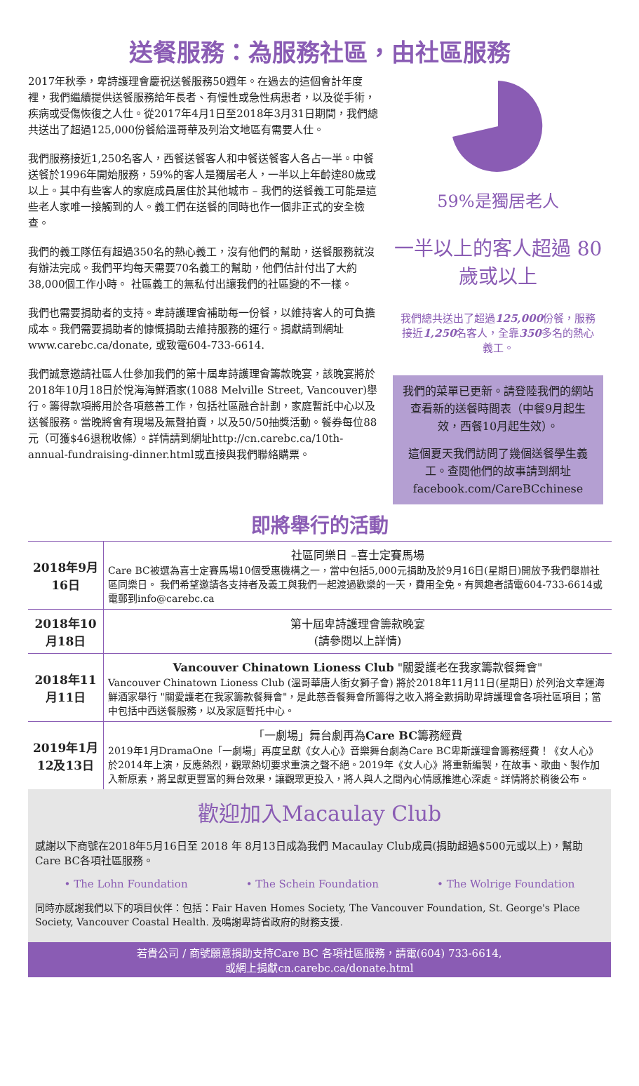送餐服務：為服務社區，由社區服務
2017年秋季，卑詩護理會慶祝送餐服務50週年。在過去的這個會計年度裡，我們繼續提供送餐服務給年長者、有慢性或急性病患者，以及從手術，疾病或受傷恢復之人仕。從2017年4月1日至2018年3月31日期間，我們總共送出了超過125,000份餐給溫哥華及列治文地區有需要人仕。
我們服務接近1,250名客人，西餐送餐客人和中餐送餐客人各占一半。中餐送餐於1996年開始服務，59%的客人是獨居老人，一半以上年齡達80歲或以上。其中有些客人的家庭成員居住於其他城市 – 我們的送餐義工可能是這些老人家唯一接觸到的人。義工們在送餐的同時也作一個非正式的安全檢查。
我們的義工隊伍有超過350名的熱心義工，沒有他們的幫助，送餐服務就沒有辦法完成。我們平均每天需要70名義工的幫助，他們估計付出了大約38,000個工作小時。 社區義工的無私付出讓我們的社區變的不一樣。
我們也需要捐助者的支持。卑詩護理會補助每一份餐，以維持客人的可負擔成本。我們需要捐助者的慷慨捐助去維持服務的運行。捐獻請到網址www.carebc.ca/donate, 或致電604-733-6614.
我們誠意邀請社區人仕參加我們的第十屆卑詩護理會籌款晚宴，該晚宴將於2018年10月18日於悅海海鮮酒家(1088 Melville Street, Vancouver)舉行。籌得款項將用於各項慈善工作，包括社區融合計劃，家庭暫託中心以及送餐服務。當晚將會有現場及無聲拍賣，以及50/50抽獎活動。餐券每位88元（可獲$46退稅收條）。詳情請到網址http://cn.carebc.ca/10th-annual-fundraising-dinner.html或直接與我們聯絡購票。
59%是獨居老人
一半以上的客人超過 80 歲或以上
我們總共送出了超過125,000份餐，服務接近1,250名客人，全靠350多名的熱心義工。
我們的菜單已更新。請登陸我們的網站查看新的送餐時間表（中餐9月起生效，西餐10月起生效）。
這個夏天我們訪問了幾個送餐學生義工。查閱他們的故事請到網址facebook.com/CareBCchinese
即將舉行的活動
| 2018年9月16日 | 社區同樂日 –喜士定賽馬場 Care BC被選為喜士定賽馬場10個受惠機構之一，當中包括5,000元捐助及於9月16日(星期日)開放予我們舉辦社區同樂日。 我們希望邀請各支持者及義工與我們一起渡過歡樂的一天，費用全免。有興趣者請電604-733-6614或電郵到info@carebc.ca |
| 2018年10月18日 | 第十屆卑詩護理會籌款晚宴 (請參閱以上詳情) |
| 2018年11月11日 | Vancouver Chinatown Lioness Club "關愛護老在我家籌款餐舞會" Vancouver Chinatown Lioness Club (溫哥華唐人街女獅子會) 將於2018年11月11日(星期日) 於列治文幸運海鮮酒家舉行 "關愛護老在我家籌款餐舞會"，是此慈善餐舞會所籌得之收入將全數捐助卑詩護理會各項社區項目；當中包括中西送餐服務，以及家庭暫托中心。 |
| 2019年1月12及13日 | 「一劇場」舞台劇再為 Care BC 籌務經費 2019年1月DramaOne「一劇場」再度呈獻《女人心》音樂舞台劇為Care BC卑斯護理會籌務經費！《女人心》於2014年上演，反應熱烈，觀眾熱切要求重演之聲不絕。2019年《女人心》將重新編製，在故事、歌曲、製作加入新原素，將呈獻更豐富的舞台效果，讓觀眾更投入，將人與人之間內心情感推進心深處。詳情將於稍後公布。 |
歡迎加入Macaulay Club
感謝以下商號在2018年5月16日至 2018 年 8月13日成為我們 Macaulay Club成員(捐助超過$500元或以上)，幫助Care BC各項社區服務。
• The Lohn Foundation • The Schein Foundation • The Wolrige Foundation
同時亦感謝我們以下的項目伙伴：包括：Fair Haven Homes Society, The Vancouver Foundation, St. George's Place Society, Vancouver Coastal Health. 及鳴謝卑詩省政府的財務支援.
若貴公司 / 商號願意捐助支持Care BC 各項社區服務，請電(604) 733-6614,
或網上捐獻cn.carebc.ca/donate.html